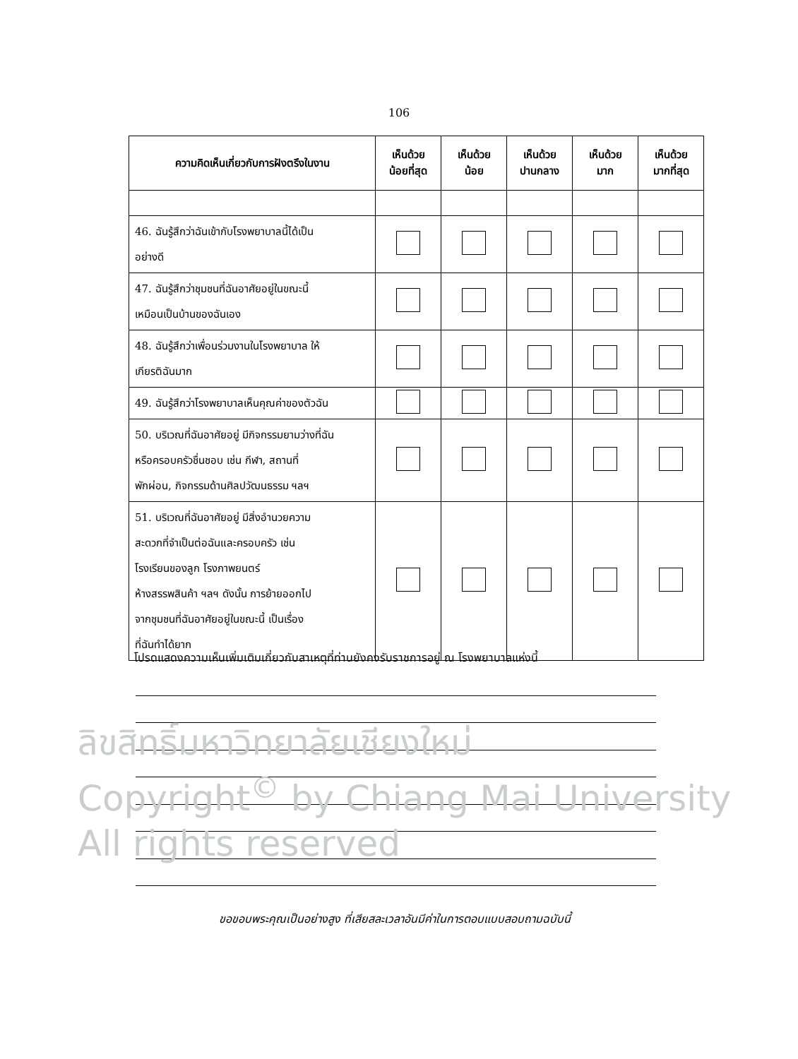106
| ความคิดเห็นเกี่ยวกับการฝังตรึงในงาน | เห็นด้วย น้อยที่สุด | เห็นด้วย น้อย | เห็นด้วย ปานกลาง | เห็นด้วย มาก | เห็นด้วย มากที่สุด |
| --- | --- | --- | --- | --- | --- |
| 46. ฉันรู้สึกว่าฉันเข้ากับโรงพยาบาลนี้ได้เป็น อย่างดี | | | | | |
| 47. ฉันรู้สึกว่าชุมชนที่ฉันอาศัยอยู่ในขณะนี้ เหมือนเป็นบ้านของฉันเอง | | | | | |
| 48. ฉันรู้สึกว่าเพื่อนร่วมงานในโรงพยาบาล ให้ เกียรติฉันมาก | | | | | |
| 49. ฉันรู้สึกว่าโรงพยาบาลเห็นคุณค่าของตัวฉัน | | | | | |
| 50. บริเวณที่ฉันอาศัยอยู่ มีกิจกรรมยามว่างที่ฉัน หรือครอบครัวชื่นชอบ เช่น กีฬา, สถานที่ พักผ่อน, กิจกรรมด้านศิลปวัฒนธรรม ฯลฯ | | | | | |
| 51. บริเวณที่ฉันอาศัยอยู่ มีสิ่งอำนวยความ สะดวกที่จำเป็นต่อฉันและครอบครัว เช่น โรงเรียนของลูก โรงภาพยนตร์ ห้างสรรพสินค้า ฯลฯ ดังนั้น การย้ายออกไป จากชุมชนที่ฉันอาศัยอยู่ในขณะนี้ เป็นเรื่อง ที่ฉันทำได้ยาก | | | | | |
โปรดแสดงความเห็นเพิ่มเติมเกี่ยวกับสาเหตุที่ท่านยังคงรับราชการอยู่ ณ โรงพยาบาลแห่งนี้
ลิขสิทธิ์มหาวิทยาลัยเชียงใหม่
Copyright<sup>©</sup> by Chiang Mai University
All rights reserved
ขอขอบพระคุณเป็นอย่างสูง ที่เสียสละเวลาอันมีค่าในการตอบแบบสอบถามฉบับนี้